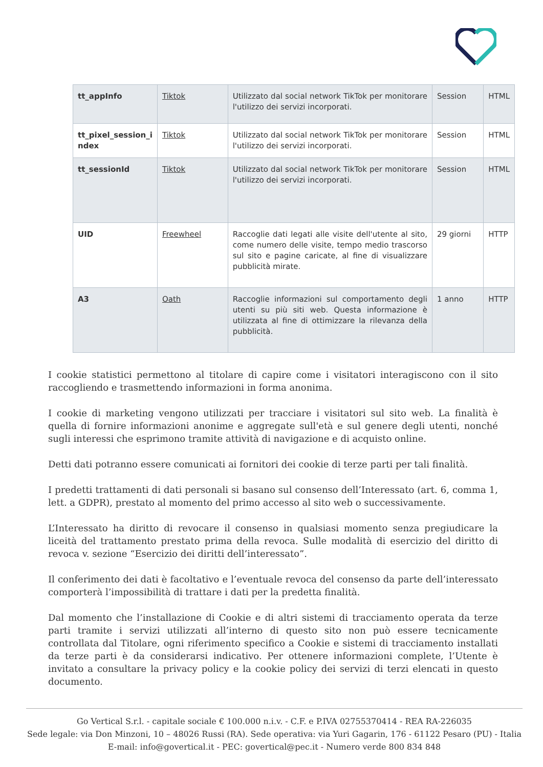| tt_appInfo | Tiktok | Utilizzato dal social network TikTok per monitorare l'utilizzo dei servizi incorporati. | Session | HTML |
| tt_pixel_session_i ndex | Tiktok | Utilizzato dal social network TikTok per monitorare l'utilizzo dei servizi incorporati. | Session | HTML |
| tt_sessionId | Tiktok | Utilizzato dal social network TikTok per monitorare l'utilizzo dei servizi incorporati. | Session | HTML |
| UID | Freewheel | Raccoglie dati legati alle visite dell'utente al sito, come numero delle visite, tempo medio trascorso sul sito e pagine caricate, al fine di visualizzare pubblicità mirate. | 29 giorni | HTTP |
| A3 | Oath | Raccoglie informazioni sul comportamento degli utenti su più siti web. Questa informazione è utilizzata al fine di ottimizzare la rilevanza della pubblicità. | 1 anno | HTTP |
I cookie statistici permettono al titolare di capire come i visitatori interagiscono con il sito raccogliendo e trasmettendo informazioni in forma anonima.
I cookie di marketing vengono utilizzati per tracciare i visitatori sul sito web. La finalità è quella di fornire informazioni anonime e aggregate sull'età e sul genere degli utenti, nonché sugli interessi che esprimono tramite attività di navigazione e di acquisto online.
Detti dati potranno essere comunicati ai fornitori dei cookie di terze parti per tali finalità.
I predetti trattamenti di dati personali si basano sul consenso dell’Interessato (art. 6, comma 1, lett. a GDPR), prestato al momento del primo accesso al sito web o successivamente.
L’Interessato ha diritto di revocare il consenso in qualsiasi momento senza pregiudicare la liceità del trattamento prestato prima della revoca. Sulle modalità di esercizio del diritto di revoca v. sezione “Esercizio dei diritti dell’interessato”.
Il conferimento dei dati è facoltativo e l’eventuale revoca del consenso da parte dell’interessato comporterà l’impossibilità di trattare i dati per la predetta finalità.
Dal momento che l’installazione di Cookie e di altri sistemi di tracciamento operata da terze parti tramite i servizi utilizzati all’interno di questo sito non può essere tecnicamente controllata dal Titolare, ogni riferimento specifico a Cookie e sistemi di tracciamento installati da terze parti è da considerarsi indicativo. Per ottenere informazioni complete, l’Utente è invitato a consultare la privacy policy e la cookie policy dei servizi di terzi elencati in questo documento.
Go Vertical S.r.l. - capitale sociale € 100.000 n.i.v. - C.F. e P.IVA 02755370414 - REA RA-226035
Sede legale: via Don Minzoni, 10 – 48026 Russi (RA). Sede operativa: via Yuri Gagarin, 176 - 61122 Pesaro (PU) - Italia
E-mail: info@govertical.it - PEC: govertical@pec.it - Numero verde 800 834 848